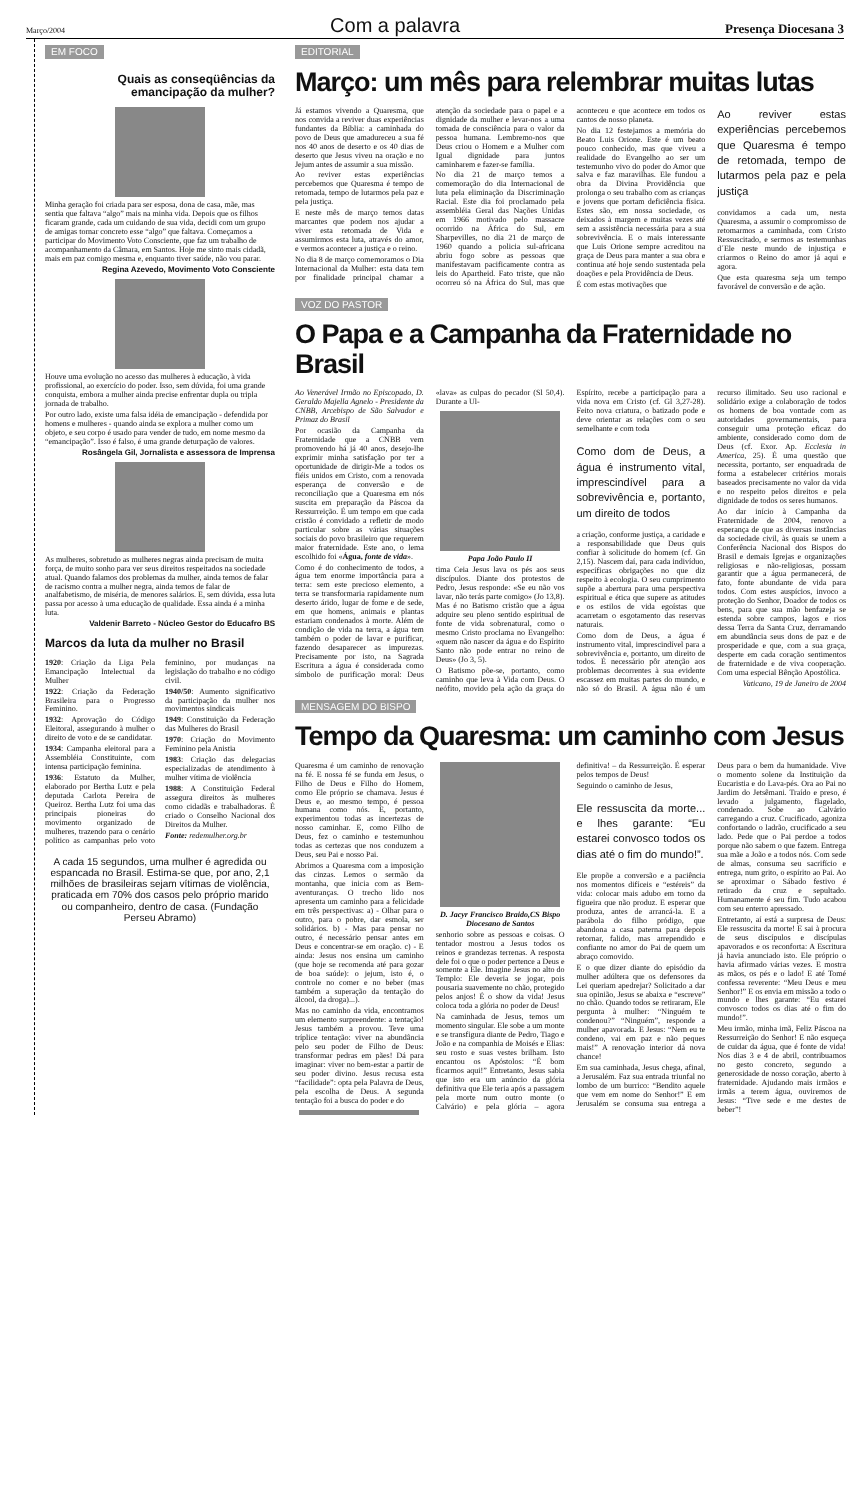Março/2004 Com a palavra Presença Diocesana 3
EM FOCO
Quais as conseqüências da emancipação da mulher?
Minha geração foi criada para ser esposa, dona de casa, mãe, mas sentia que faltava “algo” mais na minha vida. Depois que os filhos ficaram grande, cada um cuidando de sua vida, decidi com um grupo de amigas tornar concreto esse “algo” que faltava. Começamos a participar do Movimento Voto Consciente, que faz um trabalho de acompanhamento da Câmara, em Santos. Hoje me sinto mais cidadã, mais em paz comigo mesma e, enquanto tiver saúde, não vou parar.
Regina Azevedo, Movimento Voto Consciente
Houve uma evolução no acesso das mulheres à educação, à vida profissional, ao exercício do poder. Isso, sem dúvida, foi uma grande conquista, embora a mulher ainda precise enfrentar dupla ou tripla jornada de trabalho.
Por outro lado, existe uma falsa idéia de emancipação - defendida por homens e mulheres - quando ainda se explora a mulher como um objeto, e seu corpo é usado para vender de tudo, em nome mesmo da “emancipação”. Isso é falso, é uma grande deturpação de valores.
Rosângela Gil, Jornalista e assessora de Imprensa
As mulheres, sobretudo as mulheres negras ainda precisam de muita força, de muito sonho para ver seus direitos respeitados na sociedade atual. Quando falamos dos problemas da mulher, ainda temos de falar de racismo contra a mulher negra, ainda temos de falar de analfabetismo, de miséria, de menores salários. E, sem dúvida, essa luta passa por acesso à uma educação de qualidade. Essa ainda é a minha luta.
Valdenir Barreto - Núcleo Gestor do Educafro BS
Marcos da luta da mulher no Brasil
1920: Criação da Liga Pela Emancipação Intelectual da Mulher
1922: Criação da Federação Brasileira para o Progresso Feminino.
1932: Aprovação do Código Eleitoral, assegurando à mulher o direito de voto e de se candidatar.
1934: Campanha eleitoral para a Assembléia Constituinte, com intensa participação feminina.
1936: Estatuto da Mulher, elaborado por Bertha Lutz e pela deputada Carlota Pereira de Queiroz. Bertha Lutz foi uma das principais pioneiras do movimento organizado de mulheres, trazendo para o cenário político as campanhas pelo voto feminino, por mudanças na legislação do trabalho e no código civil.
1940/50: Aumento significativo da participação da mulher nos movimentos sindicais
1949: Constituição da Federação das Mulheres do Brasil
1970: Criação do Movimento Feminino pela Anistia
1983: Criação das delegacias especializadas de atendimento à mulher vítima de violência
1988: A Constituição Federal assegura direitos às mulheres como cidadãs e trabalhadoras. É criado o Conselho Nacional dos Direitos da Mulher.
Fonte: redemulher.org.br
A cada 15 segundos, uma mulher é agredida ou espancada no Brasil. Estima-se que, por ano, 2,1 milhões de brasileiras sejam vítimas de violência, praticada em 70% dos casos pelo próprio marido ou companheiro, dentro de casa. (Fundação Perseu Abramo)
EDITORIAL
Março: um mês para relembrar muitas lutas
Já estamos vivendo a Quaresma, que nos convida a reviver duas experiências fundantes da Bíblia: a caminhada do povo de Deus que amadureceu a sua fé nos 40 anos de deserto e os 40 dias de deserto que Jesus viveu na oração e no Jejum antes de assumir a sua missão.
Ao reviver estas experiências percebemos que Quaresma é tempo de retomada, tempo de lutarmos pela paz e pela justiça.
E neste mês de março temos datas marcantes que podem nos ajudar a viver esta retomada de Vida e assumirmos esta luta, através do amor, e vermos acontecer a justiça e o reino.
No dia 8 de março comemoramos o Dia Internacional da Mulher: esta data tem por finalidade principal chamar a atenção da sociedade para o papel e a dignidade da mulher e levar-nos a uma tomada de consciência para o valor da pessoa humana. Lembremo-nos que Deus criou o Homem e a Mulher com Igual dignidade para juntos caminharem e fazer-se família.
No dia 21 de março temos a comemoração do dia Internacional de luta pela eliminação da Discriminação Racial. Este dia foi proclamado pela assembléia Geral das Nações Unidas em 1966 motivado pelo massacre ocorrido na África do Sul, em Sharpevilles, no dia 21 de março de 1960 quando a policia sul-africana abriu fogo sobre as pessoas que manifestavam pacificamente contra as leis do Apartheid. Fato triste, que não ocorreu só na África do Sul, mas que aconteceu e que acontece em todos os cantos de nosso planeta.
No dia 12 festejamos a memória do Beato Luis Orione. Este é um beato pouco conhecido, mas que viveu a realidade do Evangelho ao ser um testemunho vivo do poder do Amor que salva e faz maravilhas. Ele fundou a obra da Divina Providência que prolonga o seu trabalho com as crianças e jovens que portam deficiência física. Estes são, em nossa sociedade, os deixados à margem e muitas vezes até sem a assistência necessária para a sua sobrevivência. E o mais interessante que Luis Orione sempre acreditou na graça de Deus para manter a sua obra e continua até hoje sendo sustentada pela doações e pela Providência de Deus.
É com estas motivações que
Ao reviver estas experiências percebemos que Quaresma é tempo de retomada, tempo de lutarmos pela paz e pela justiça
convidamos a cada um, nesta Quaresma, a assumir o compromisso de retomarmos a caminhada, com Cristo Ressuscitado, e sermos as testemunhas d´Ele neste mundo de injustiça e criarmos o Reino do amor já aqui e agora.
Que esta quaresma seja um tempo favorável de conversão e de ação.
VOZ DO PASTOR
O Papa e a Campanha da Fraternidade no Brasil
Ao Venerável Irmão no Episcopado, D. Geraldo Majella Agnelo - Presidente da CNBB, Arcebispo de São Salvador e Primaz do Brasil
Por ocasião da Campanha da Fraternidade que a CNBB vem promovendo há já 40 anos, desejo-lhe exprimir minha satisfação por ter a oportunidade de dirigir-Me a todos os fiéis unidos em Cristo, com a renovada esperança de conversão e de reconciliação que a Quaresma em nós suscita em preparação da Páscoa da Ressurreição. É um tempo em que cada cristão é convidado a refletir de modo particular sobre as várias situações sociais do povo brasileiro que requerem maior fraternidade. Este ano, o lema escolhido foi «Água, fonte de vida».
Como é do conhecimento de todos, a água tem enorme importância para a terra: sem este precioso elemento, a terra se transformaria rapidamente num deserto árido, lugar de fome e de sede, em que homens, animais e plantas estariam condenados à morte. Além de condição de vida na terra, a água tem também o poder de lavar e purificar, fazendo desaparecer as impurezas. Precisamente por isto, na Sagrada Escritura a água é considerada como símbolo de purificação moral: Deus «lava» as culpas do pecador (Sl 50,4). Durante a Ul-
Papa João Paulo II
tima Ceia Jesus lava os pés aos seus discípulos. Diante dos protestos de Pedro, Jesus responde: «Se eu não vos lavar, não terás parte comigo» (Jo 13,8). Mas é no Batismo cristão que a água adquire seu pleno sentido espiritual de fonte de vida sobrenatural, como o mesmo Cristo proclama no Evangelho: «quem não nascer da água e do Espírito Santo não pode entrar no reino de Deus» (Jo 3, 5).
O Batismo põe-se, portanto, como caminho que leva à Vida com Deus. O neófito, movido pela ação da graça do Espírito, recebe a participação para a vida nova em Cristo (cf. Gl 3,27-28). Feito nova criatura, o batizado pode e deve orientar as relações com o seu semelhante e com toda
Como dom de Deus, a água é instrumento vital, imprescindível para a sobrevivência e, portanto, um direito de todos
a criação, conforme justiça, a caridade e a responsabilidade que Deus quis confiar à solicitude do homem (cf. Gn 2,15). Nascem daí, para cada indivíduo, específicas obrigações no que diz respeito à ecologia. O seu cumprimento supõe a abertura para uma perspectiva espiritual e ética que supere as atitudes e os estilos de vida egoístas que acarretam o esgotamento das reservas naturais.
Como dom de Deus, a água é instrumento vital, imprescindível para a sobrevivência e, portanto, um direito de todos. É necessário pôr atenção aos problemas decorrentes à sua evidente escassez em muitas partes do mundo, e não só do Brasil. A água não é um recurso ilimitado. Seu uso racional e solidário exige a colaboração de todos os homens de boa vontade com as autoridades governamentais, para conseguir uma proteção eficaz do ambiente, considerado como dom de Deus (cf. Exor. Ap. Ecclesia in America, 25). É uma questão que necessita, portanto, ser enquadrada de forma a estabelecer critérios morais baseados precisamente no valor da vida e no respeito pelos direitos e pela dignidade de todos os seres humanos.
Ao dar início à Campanha da Fraternidade de 2004, renovo a esperança de que as diversas instâncias da sociedade civil, às quais se unem a Conferência Nacional dos Bispos do Brasil e demais Igrejas e organizações religiosas e não-religiosas, possam garantir que a água permanecerá, de fato, fonte abundante de vida para todos. Com estes auspícios, invoco a proteção do Senhor, Doador de todos os bens, para que sua mão benfazeja se estenda sobre campos, lagos e rios dessa Terra da Santa Cruz, derramando em abundância seus dons de paz e de prosperidade e que, com a sua graça, desperte em cada coração sentimentos de fraternidade e de viva cooperação. Com uma especial Bênção Apostólica.
Vaticano, 19 de Janeiro de 2004
MENSAGEM DO BISPO
Tempo da Quaresma: um caminho com Jesus
Quaresma é um caminho de renovação na fé. E nossa fé se funda em Jesus, o Filho de Deus e Filho do Homem, como Ele próprio se chamava. Jesus é Deus e, ao mesmo tempo, é pessoa humana como nós. E, portanto, experimentou todas as incertezas de nosso caminhar. E, como Filho de Deus, fez o caminho e testemunhou todas as certezas que nos conduzem a Deus, seu Pai e nosso Pai.
Abrimos a Quaresma com a imposição das cinzas. Lemos o sermão da montanha, que inicia com as Bem-aventuranças. O trecho lido nos apresenta um caminho para a felicidade em três perspectivas: a) - Olhar para o outro, para o pobre, dar esmola, ser solidários. b) - Mas para pensar no outro, é necessário pensar antes em Deus e concentrar-se em oração. c) - E ainda: Jesus nos ensina um caminho (que hoje se recomenda até para gozar de boa saúde): o jejum, isto é, o controle no comer e no beber (mas também a superação da tentação do álcool, da droga)...).
Mas no caminho da vida, encontramos um elemento surpreendente: a tentação! Jesus também a provou. Teve uma tríplice tentação: viver na abundância pelo seu poder de Filho de Deus: transformar pedras em pães! Dá para imaginar: viver no bem-estar a partir de seu poder divino. Jesus recusa esta “facilidade”: opta pela Palavra de Deus, pela escolha de Deus. A segunda tentação foi a busca do poder e do
D. Jacyr Francisco Braido,CS Bispo Diocesano de Santos
senhorio sobre as pessoas e coisas. O tentador mostrou a Jesus todos os reinos e grandezas terrenas. A resposta dele foi o que o poder pertence a Deus e somente a Ele. Imagine Jesus no alto do Templo: Ele deveria se jogar, pois pousaria suavemente no chão, protegido pelos anjos! É o show da vida! Jesus coloca toda a glória no poder de Deus!
Na caminhada de Jesus, temos um momento singular. Ele sobe a um monte e se transfigura diante de Pedro, Tiago e João e na companhia de Moisés e Elias: seu rosto e suas vestes brilham. Isto encantou os Apóstolos: “É bom ficarmos aqui!” Entretanto, Jesus sabia que isto era um anúncio da glória definitiva que Ele teria após a passagem pela morte num outro monte (o Calvário) e pela glória – agora definitiva! – da Ressurreição. É esperar pelos tempos de Deus!
Seguindo o caminho de Jesus,
Ele ressuscita da morte... e lhes garante: “Eu estarei convosco todos os dias até o fim do mundo!”.
Ele propõe a conversão e a paciência nos momentos difíceis e “estéreis” da vida: colocar mais adubo em torno da figueira que não produz. E esperar que produza, antes de arrancá-la. E a parábola do filho pródigo, que abandona a casa paterna para depois retornar, falido, mas arrependido e confiante no amor do Pai de quem um abraço comovido.
E o que dizer diante do episódio da mulher adúltera que os defensores da Lei queriam apedrejar? Solicitado a dar sua opinião, Jesus se abaixa e “escreve” no chão. Quando todos se retiraram, Ele pergunta à mulher: “Ninguém te condenou?” “Ninguém”, responde a mulher apavorada. E Jesus: “Nem eu te condeno, vai em paz e não peques mais!” A renovação interior dá nova chance!
Em sua caminhada, Jesus chega, afinal, a Jerusalém. Faz sua entrada triunfal no lombo de um burrico: “Bendito aquele que vem em nome do Senhor!” E em Jerusalém se consuma sua entrega a Deus para o bem da humanidade. Vive o momento solene da Instituição da Eucaristia e do Lava-pés. Ora ao Pai no Jardim do Jetsêmani. Traído e preso, é levado a julgamento, flagelado, condenado. Sobe ao Calvário carregando a cruz. Crucificado, agoniza confortando o ladrão, crucificado a seu lado. Pede que o Pai perdoe a todos porque não sabem o que fazem. Entrega sua mãe a João e a todos nós. Com sede de almas, consuma seu sacrifício e entrega, num grito, o espírito ao Pai. Ao se aproximar o Sábado festivo é retirado da cruz e sepultado. Humanamente é seu fim. Tudo acabou com seu enterro apressado.
Entretanto, aí está a surpresa de Deus: Ele ressuscita da morte! E sai à procura de seus discípulos e discípulas apavorados e os reconforta: A Escritura já havia anunciado isto. Ele próprio o havia afirmado várias vezes. E mostra as mãos, os pés e o lado! E até Tomé confessa reverente: “Meu Deus e meu Senhor!” E os envia em missão a todo o mundo e lhes garante: “Eu estarei convosco todos os dias até o fim do mundo!”.
Meu irmão, minha imã, Feliz Páscoa na Ressurreição do Senhor! E não esqueça de cuidar da água, que é fonte de vida! Nos dias 3 e 4 de abril, contribuamos no gesto concreto, segundo a generosidade de nosso coração, aberto à fraternidade. Ajudando mais irmãos e irmãs a terem água, ouviremos de Jesus: “Tive sede e me destes de beber”!